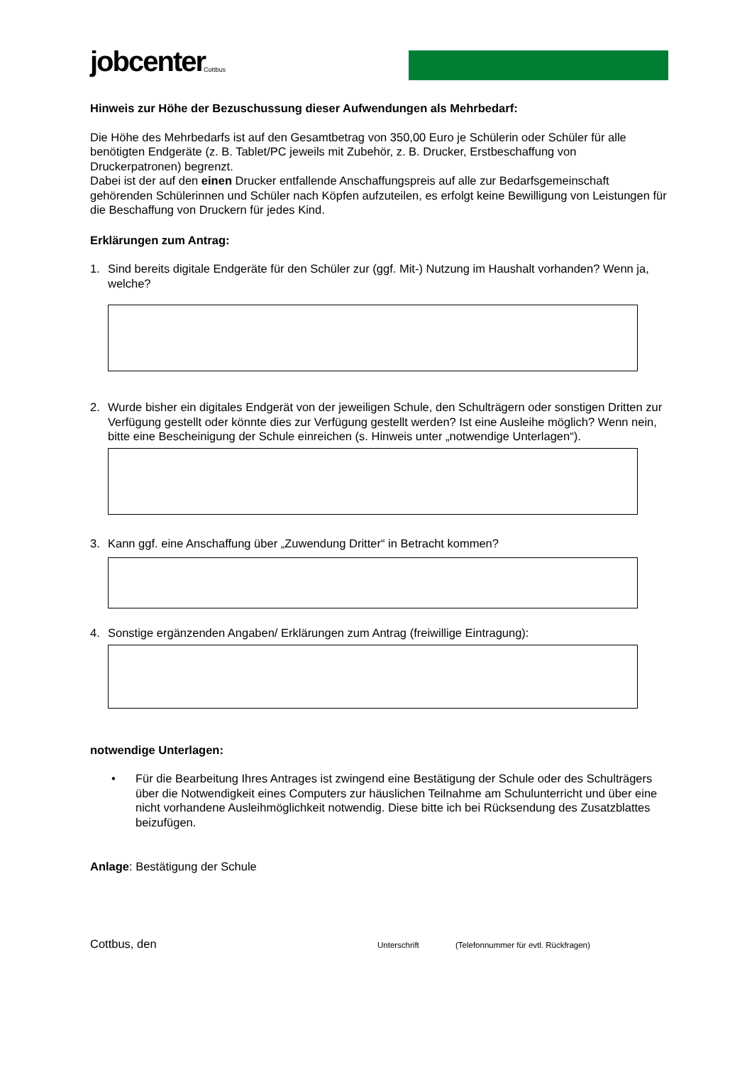jobcenter
Cottbus
Hinweis zur Höhe der Bezuschussung dieser Aufwendungen als Mehrbedarf:
Die Höhe des Mehrbedarfs ist auf den Gesamtbetrag von 350,00 Euro je Schülerin oder Schüler für alle benötigten Endgeräte (z. B. Tablet/PC jeweils mit Zubehör, z. B. Drucker, Erstbeschaffung von Druckerpatronen) begrenzt.
Dabei ist der auf den einen Drucker entfallende Anschaffungspreis auf alle zur Bedarfsgemeinschaft gehörenden Schülerinnen und Schüler nach Köpfen aufzuteilen, es erfolgt keine Bewilligung von Leistungen für die Beschaffung von Druckern für jedes Kind.
Erklärungen zum Antrag:
1. Sind bereits digitale Endgeräte für den Schüler zur (ggf. Mit-) Nutzung im Haushalt vorhanden? Wenn ja, welche?
2. Wurde bisher ein digitales Endgerät von der jeweiligen Schule, den Schulträgern oder sonstigen Dritten zur Verfügung gestellt oder könnte dies zur Verfügung gestellt werden? Ist eine Ausleihe möglich? Wenn nein, bitte eine Bescheinigung der Schule einreichen (s. Hinweis unter „notwendige Unterlagen“).
3. Kann ggf. eine Anschaffung über „Zuwendung Dritter“ in Betracht kommen?
4. Sonstige ergänzenden Angaben/ Erklärungen zum Antrag (freiwillige Eintragung):
notwendige Unterlagen:
• Für die Bearbeitung Ihres Antrages ist zwingend eine Bestätigung der Schule oder des Schulträgers über die Notwendigkeit eines Computers zur häuslichen Teilnahme am Schulunterricht und über eine nicht vorhandene Ausleihmöglichkeit notwendig. Diese bitte ich bei Rücksendung des Zusatzblattes beizufügen.
Anlage: Bestätigung der Schule
Cottbus, den Unterschrift (Telefonnummer für evtl. Rückfragen)